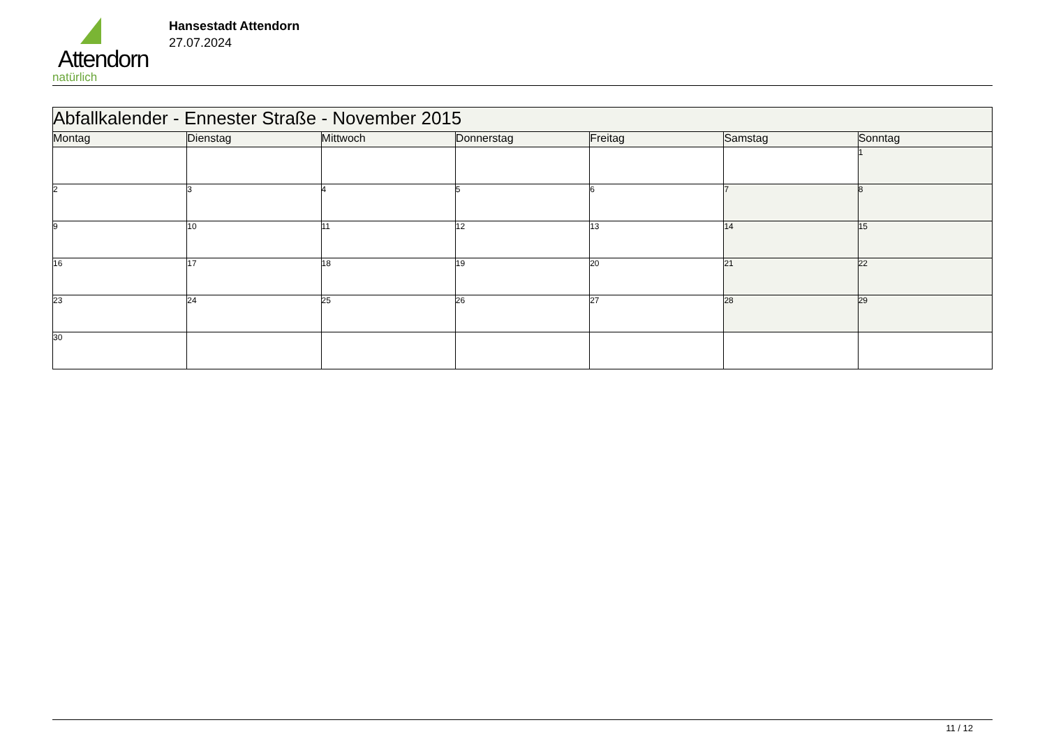Attendorn
natürlich
Hansestadt Attendorn
27.07.2024
| Abfallkalender - Ennester Straße - November 2015 | | | | | | |
| Montag | Dienstag | Mittwoch | Donnerstag | Freitag | Samstag | Sonntag |
| | | | | | | 1 |
| 2 | 3 | 4 | 5 | 6 | 7 | 8 |
| 9 | 10 | 11 | 12 | 13 | 14 | 15 |
| 16 | 17 | 18 | 19 | 20 | 21 | 22 |
| 23 | 24 | 25 | 26 | 27 | 28 | 29 |
| 30 | | | | | | |
11 / 12